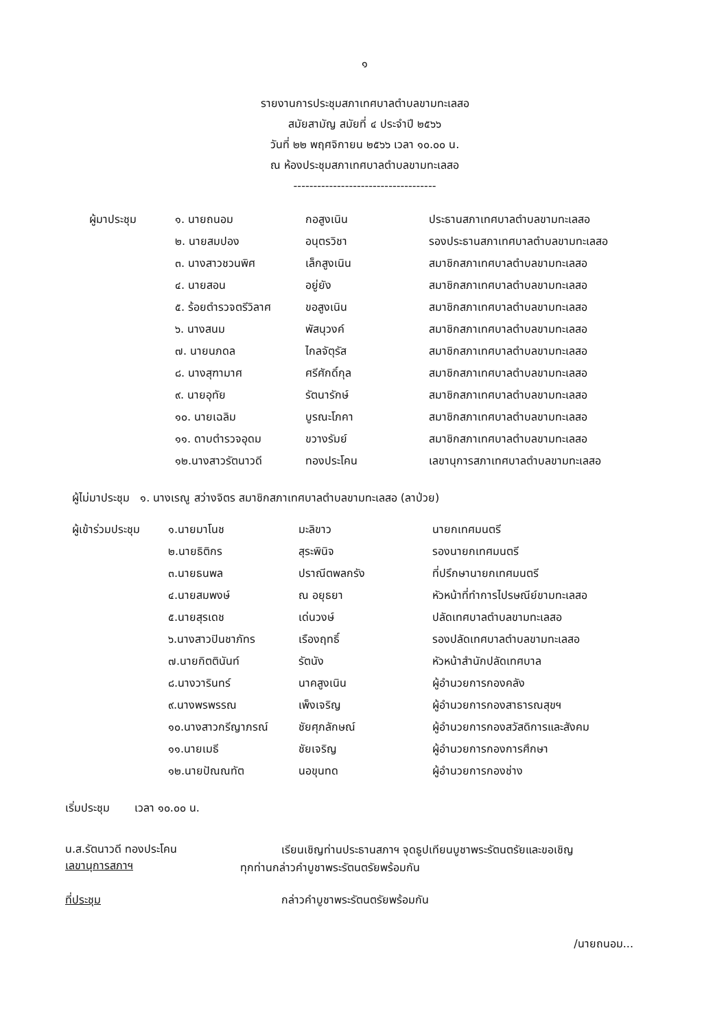๑
รายงานการประชุมสภาเทศบาลตำบลขามทะเลสอ
สมัยสามัญ สมัยที่ ๔ ประจำปี ๒๕๖๖
วันที่ ๒๒ พฤศจิกายน ๒๕๖๖ เวลา ๑๐.๐๐ น.
ณ ห้องประชุมสภาเทศบาลตำบลขามทะเลสอ
------------------------------------
| ผู้มาประชุม | ๑. นายถนอม | กอสูงเนิน | ประธานสภาเทศบาลตำบลขามทะเลสอ |
| | ๒. นายสมปอง | อนุตรวิชา | รองประธานสภาเทศบาลตำบลขามทะเลสอ |
| | ๓. นางสาวชวนพิศ | เล็กสูงเนิน | สมาชิกสภาเทศบาลตำบลขามทะเลสอ |
| | ๔. นายสอน | อยู่ยัง | สมาชิกสภาเทศบาลตำบลขามทะเลสอ |
| | ๕. ร้อยตำรวจตรีวิลาศ | ขอสูงเนิน | สมาชิกสภาเทศบาลตำบลขามทะเลสอ |
| | ๖. นางสนม | พัสนุวงค์ | สมาชิกสภาเทศบาลตำบลขามทะเลสอ |
| | ๗. นายนภดล | ไกลจัตุรัส | สมาชิกสภาเทศบาลตำบลขามทะเลสอ |
| | ๘. นางสุฑามาศ | ศรีศักดิ์กุล | สมาชิกสภาเทศบาลตำบลขามทะเลสอ |
| | ๙. นายอุทัย | รัตนารักษ์ | สมาชิกสภาเทศบาลตำบลขามทะเลสอ |
| | ๑๐. นายเฉลิม | บูรณะโภคา | สมาชิกสภาเทศบาลตำบลขามทะเลสอ |
| | ๑๑. ดาบตำรวจอุดม | ขวางรัมย์ | สมาชิกสภาเทศบาลตำบลขามทะเลสอ |
| | ๑๒.นางสาวรัตนาวดี | ทองประโคน | เลขานุการสภาเทศบาลตำบลขามทะเลสอ |
ผู้ไม่มาประชุม ๑. นางเรณู สว่างจิตร สมาชิกสภาเทศบาลตำบลขามทะเลสอ (ลาป่วย)
| ผู้เข้าร่วมประชุม | ๑.นายมาโนช | มะลิขาว | นายกเทศมนตรี |
| | ๒.นายธิติกร | สุระพินิจ | รองนายกเทศมนตรี |
| | ๓.นายธนพล | ปราณีตพลกรัง | ที่ปรึกษานายกเทศมนตรี |
| | ๔.นายสมพงษ์ | ณ อยุธยา | หัวหน้าที่ทำการไปรษณีย์ขามทะเลสอ |
| | ๕.นายสุรเดช | เด่นวงษ์ | ปลัดเทศบาลตำบลขามทะเลสอ |
| | ๖.นางสาวปินชาภัทร | เรืองฤทธิ์ | รองปลัดเทศบาลตำบลขามทะเลสอ |
| | ๗.นายกิตตินันท์ | รัตนัง | หัวหน้าสำนักปลัดเทศบาล |
| | ๘.นางวารินทร์ | นาคสูงเนิน | ผู้อำนวยการกองคลัง |
| | ๙.นางพรพรรณ | เพ็งเจริญ | ผู้อำนวยการกองสาธารณสุขฯ |
| | ๑๐.นางสาวกรีญาภรณ์ | ชัยศุภลักษณ์ | ผู้อำนวยการกองสวัสดิการและสังคม |
| | ๑๑.นายเมธี | ชัยเจริญ | ผู้อำนวยการกองการศึกษา |
| | ๑๒.นายปัณณทัต | นอขุนทด | ผู้อำนวยการกองช่าง |
เริ่มประชุม เวลา ๑๐.๐๐ น.
น.ส.รัตนาวดี ทองประโคน
เลขานุการสภาฯ
เรียนเชิญท่านประธานสภาฯ จุดธูปเทียนบูชาพระรัตนตรัยและขอเชิญ
ทุกท่านกล่าวคำบูชาพระรัตนตรัยพร้อมกัน
ที่ประชุม กล่าวคำบูชาพระรัตนตรัยพร้อมกัน
/นายถนอม...